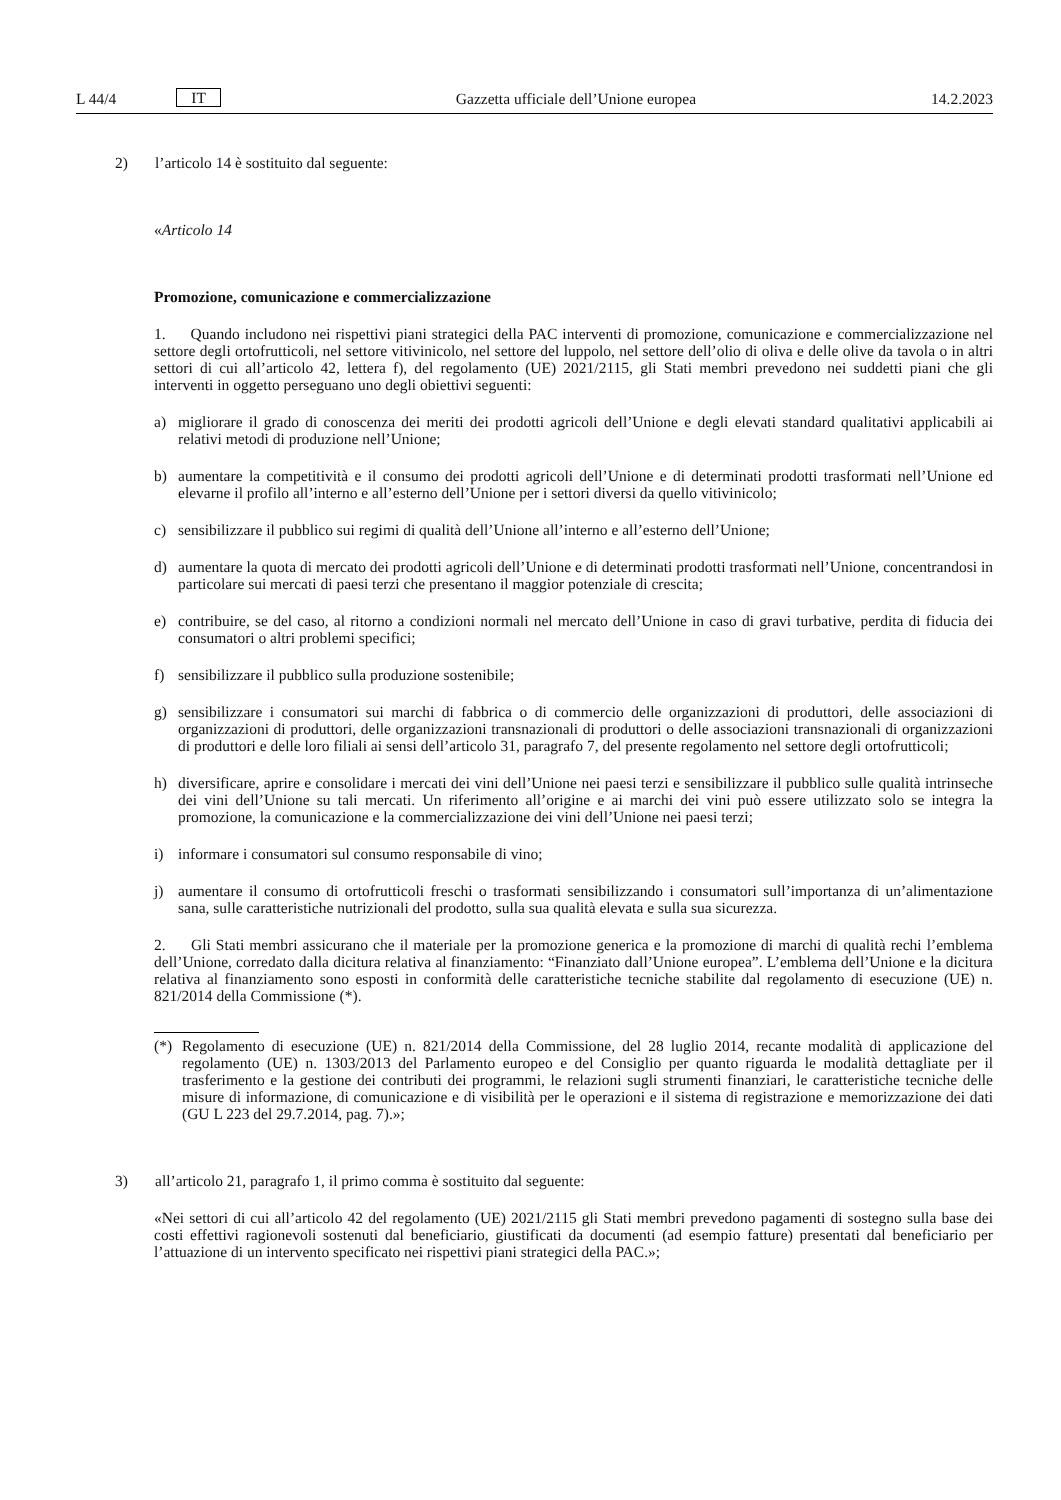L 44/4 IT Gazzetta ufficiale dell’Unione europea 14.2.2023
2) l’articolo 14 è sostituito dal seguente:
«Articolo 14
Promozione, comunicazione e commercializzazione
1. Quando includono nei rispettivi piani strategici della PAC interventi di promozione, comunicazione e commercializzazione nel settore degli ortofrutticoli, nel settore vitivinicolo, nel settore del luppolo, nel settore dell’olio di oliva e delle olive da tavola o in altri settori di cui all’articolo 42, lettera f), del regolamento (UE) 2021/2115, gli Stati membri prevedono nei suddetti piani che gli interventi in oggetto perseguano uno degli obiettivi seguenti:
a) migliorare il grado di conoscenza dei meriti dei prodotti agricoli dell’Unione e degli elevati standard qualitativi applicabili ai relativi metodi di produzione nell’Unione;
b) aumentare la competitività e il consumo dei prodotti agricoli dell’Unione e di determinati prodotti trasformati nell’Unione ed elevarne il profilo all’interno e all’esterno dell’Unione per i settori diversi da quello vitivinicolo;
c) sensibilizzare il pubblico sui regimi di qualità dell’Unione all’interno e all’esterno dell’Unione;
d) aumentare la quota di mercato dei prodotti agricoli dell’Unione e di determinati prodotti trasformati nell’Unione, concentrandosi in particolare sui mercati di paesi terzi che presentano il maggior potenziale di crescita;
e) contribuire, se del caso, al ritorno a condizioni normali nel mercato dell’Unione in caso di gravi turbative, perdita di fiducia dei consumatori o altri problemi specifici;
f) sensibilizzare il pubblico sulla produzione sostenibile;
g) sensibilizzare i consumatori sui marchi di fabbrica o di commercio delle organizzazioni di produttori, delle associazioni di organizzazioni di produttori, delle organizzazioni transnazionali di produttori o delle associazioni transnazionali di organizzazioni di produttori e delle loro filiali ai sensi dell’articolo 31, paragrafo 7, del presente regolamento nel settore degli ortofrutticoli;
h) diversificare, aprire e consolidare i mercati dei vini dell’Unione nei paesi terzi e sensibilizzare il pubblico sulle qualità intrinseche dei vini dell’Unione su tali mercati. Un riferimento all’origine e ai marchi dei vini può essere utilizzato solo se integra la promozione, la comunicazione e la commercializzazione dei vini dell’Unione nei paesi terzi;
i) informare i consumatori sul consumo responsabile di vino;
j) aumentare il consumo di ortofrutticoli freschi o trasformati sensibilizzando i consumatori sull’importanza di un’alimentazione sana, sulle caratteristiche nutrizionali del prodotto, sulla sua qualità elevata e sulla sua sicurezza.
2. Gli Stati membri assicurano che il materiale per la promozione generica e la promozione di marchi di qualità rechi l’emblema dell’Unione, corredato dalla dicitura relativa al finanziamento: “Finanziato dall’Unione europea”. L’emblema dell’Unione e la dicitura relativa al finanziamento sono esposti in conformità delle caratteristiche tecniche stabilite dal regolamento di esecuzione (UE) n. 821/2014 della Commissione (*).
(*) Regolamento di esecuzione (UE) n. 821/2014 della Commissione, del 28 luglio 2014, recante modalità di applicazione del regolamento (UE) n. 1303/2013 del Parlamento europeo e del Consiglio per quanto riguarda le modalità dettagliate per il trasferimento e la gestione dei contributi dei programmi, le relazioni sugli strumenti finanziari, le caratteristiche tecniche delle misure di informazione, di comunicazione e di visibilità per le operazioni e il sistema di registrazione e memorizzazione dei dati (GU L 223 del 29.7.2014, pag. 7).»;
3) all’articolo 21, paragrafo 1, il primo comma è sostituito dal seguente:
«Nei settori di cui all’articolo 42 del regolamento (UE) 2021/2115 gli Stati membri prevedono pagamenti di sostegno sulla base dei costi effettivi ragionevoli sostenuti dal beneficiario, giustificati da documenti (ad esempio fatture) presentati dal beneficiario per l’attuazione di un intervento specificato nei rispettivi piani strategici della PAC.»;